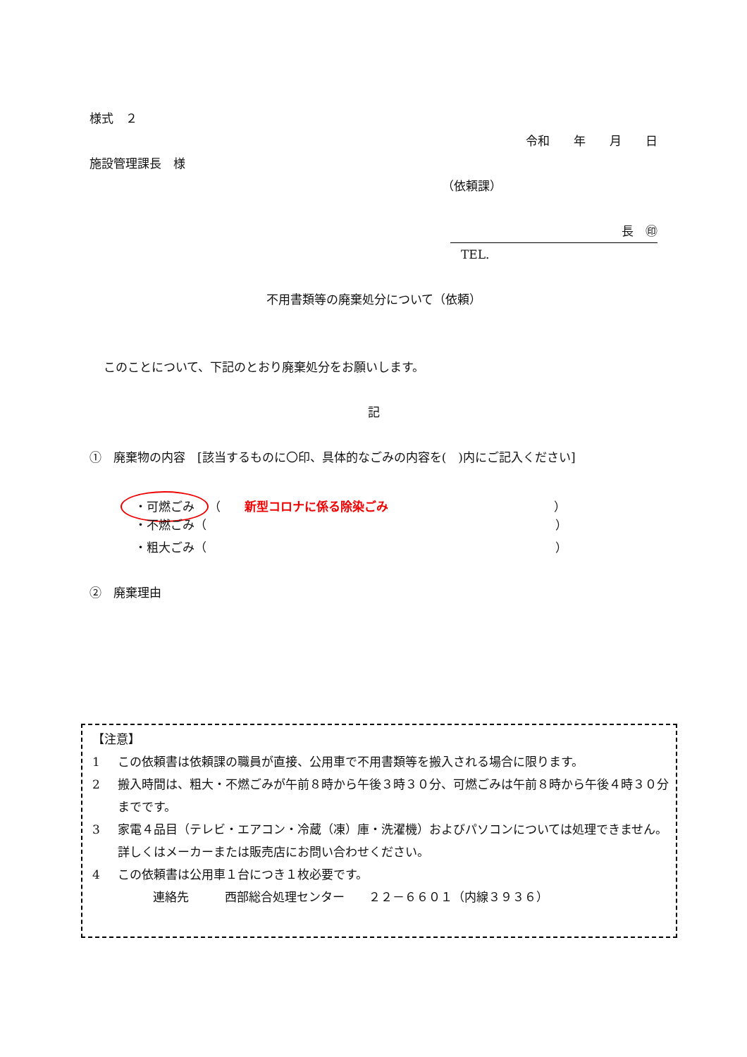様式　２
令和　　年　　月　　日
施設管理課長　様
（依頼課）
長　㊞
TEL.
不用書類等の廃棄処分について（依頼）
このことについて、下記のとおり廃棄処分をお願いします。
記
①　廃棄物の内容　[該当するものに〇印、具体的なごみの内容を(　)内にご記入ください]
・可燃ごみ （　　新型コロナに係る除染ごみ ）
・不燃ごみ（ ）
・粗大ごみ（ ）
②　廃棄理由
【注意】
1 この依頼書は依頼課の職員が直接、公用車で不用書類等を搬入される場合に限ります。
2 搬入時間は、粗大・不燃ごみが午前８時から午後３時３０分、可燃ごみは午前８時から午後４時３０分までです。
3 家電４品目（テレビ・エアコン・冷蔵（凍）庫・洗濯機）およびパソコンについては処理できません。詳しくはメーカーまたは販売店にお問い合わせください。
4 この依頼書は公用車１台につき１枚必要です。
連絡先　　　西部総合処理センター　　２２－６６０１（内線３９３６）